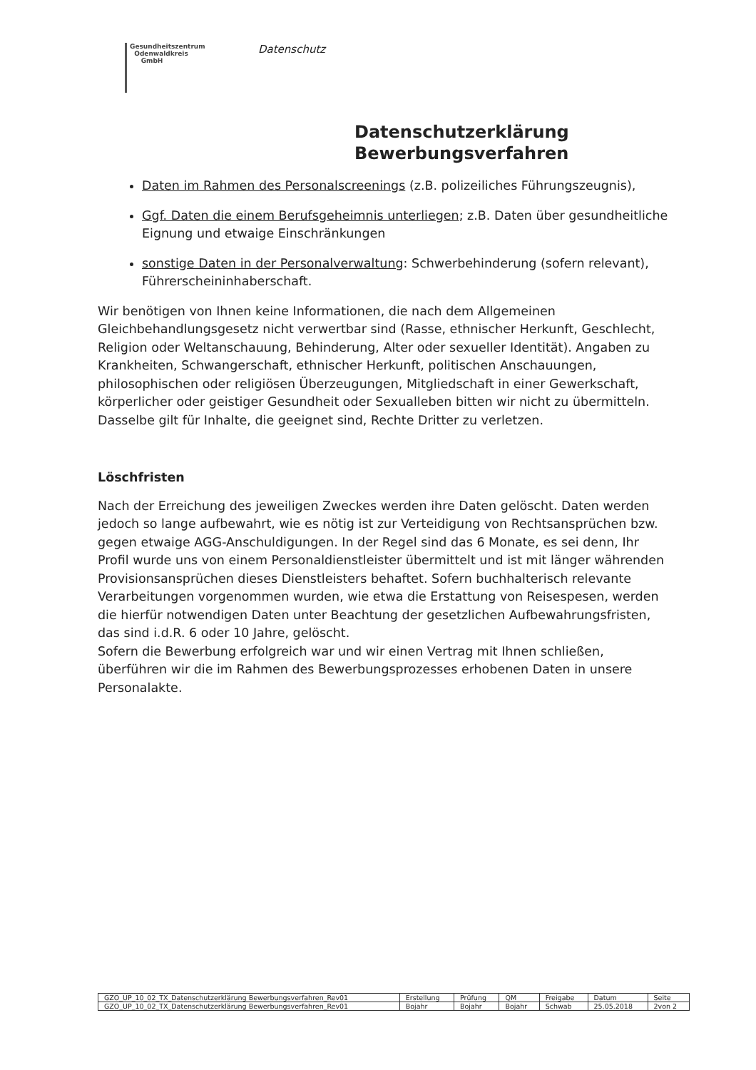Gesundheitszentrum
Odenwaldkreis
GmbH
Datenschutz
Datenschutzerklärung
Bewerbungsverfahren
Daten im Rahmen des Personalscreenings (z.B. polizeiliches Führungszeugnis),
Ggf. Daten die einem Berufsgeheimnis unterliegen; z.B. Daten über gesundheitliche Eignung und etwaige Einschränkungen
sonstige Daten in der Personalverwaltung: Schwerbehinderung (sofern relevant), Führerscheininhaberschaft.
Wir benötigen von Ihnen keine Informationen, die nach dem Allgemeinen Gleichbehandlungsgesetz nicht verwertbar sind (Rasse, ethnischer Herkunft, Geschlecht, Religion oder Weltanschauung, Behinderung, Alter oder sexueller Identität). Angaben zu Krankheiten, Schwangerschaft, ethnischer Herkunft, politischen Anschauungen, philosophischen oder religiösen Überzeugungen, Mitgliedschaft in einer Gewerkschaft, körperlicher oder geistiger Gesundheit oder Sexualleben bitten wir nicht zu übermitteln. Dasselbe gilt für Inhalte, die geeignet sind, Rechte Dritter zu verletzen.
Löschfristen
Nach der Erreichung des jeweiligen Zweckes werden ihre Daten gelöscht. Daten werden jedoch so lange aufbewahrt, wie es nötig ist zur Verteidigung von Rechtsansprüchen bzw. gegen etwaige AGG-Anschuldigungen. In der Regel sind das 6 Monate, es sei denn, Ihr Profil wurde uns von einem Personaldienstleister übermittelt und ist mit länger währenden Provisionsansprüchen dieses Dienstleisters behaftet. Sofern buchhalterisch relevante Verarbeitungen vorgenommen wurden, wie etwa die Erstattung von Reisespesen, werden die hierfür notwendigen Daten unter Beachtung der gesetzlichen Aufbewahrungsfristen, das sind i.d.R. 6 oder 10 Jahre, gelöscht.
Sofern die Bewerbung erfolgreich war und wir einen Vertrag mit Ihnen schließen, überführen wir die im Rahmen des Bewerbungsprozesses erhobenen Daten in unsere Personalakte.
| GZO_UP_10_02_TX_Datenschutzerklärung Bewerbungsverfahren_Rev01 | Erstellung | Prüfung | QM | Freigabe | Datum | Seite |
| GZO_UP_10_02_TX_Datenschutzerklärung Bewerbungsverfahren_Rev01 | Bojahr | Bojahr | Bojahr | Schwab | 25.05.2018 | 2von 2 |